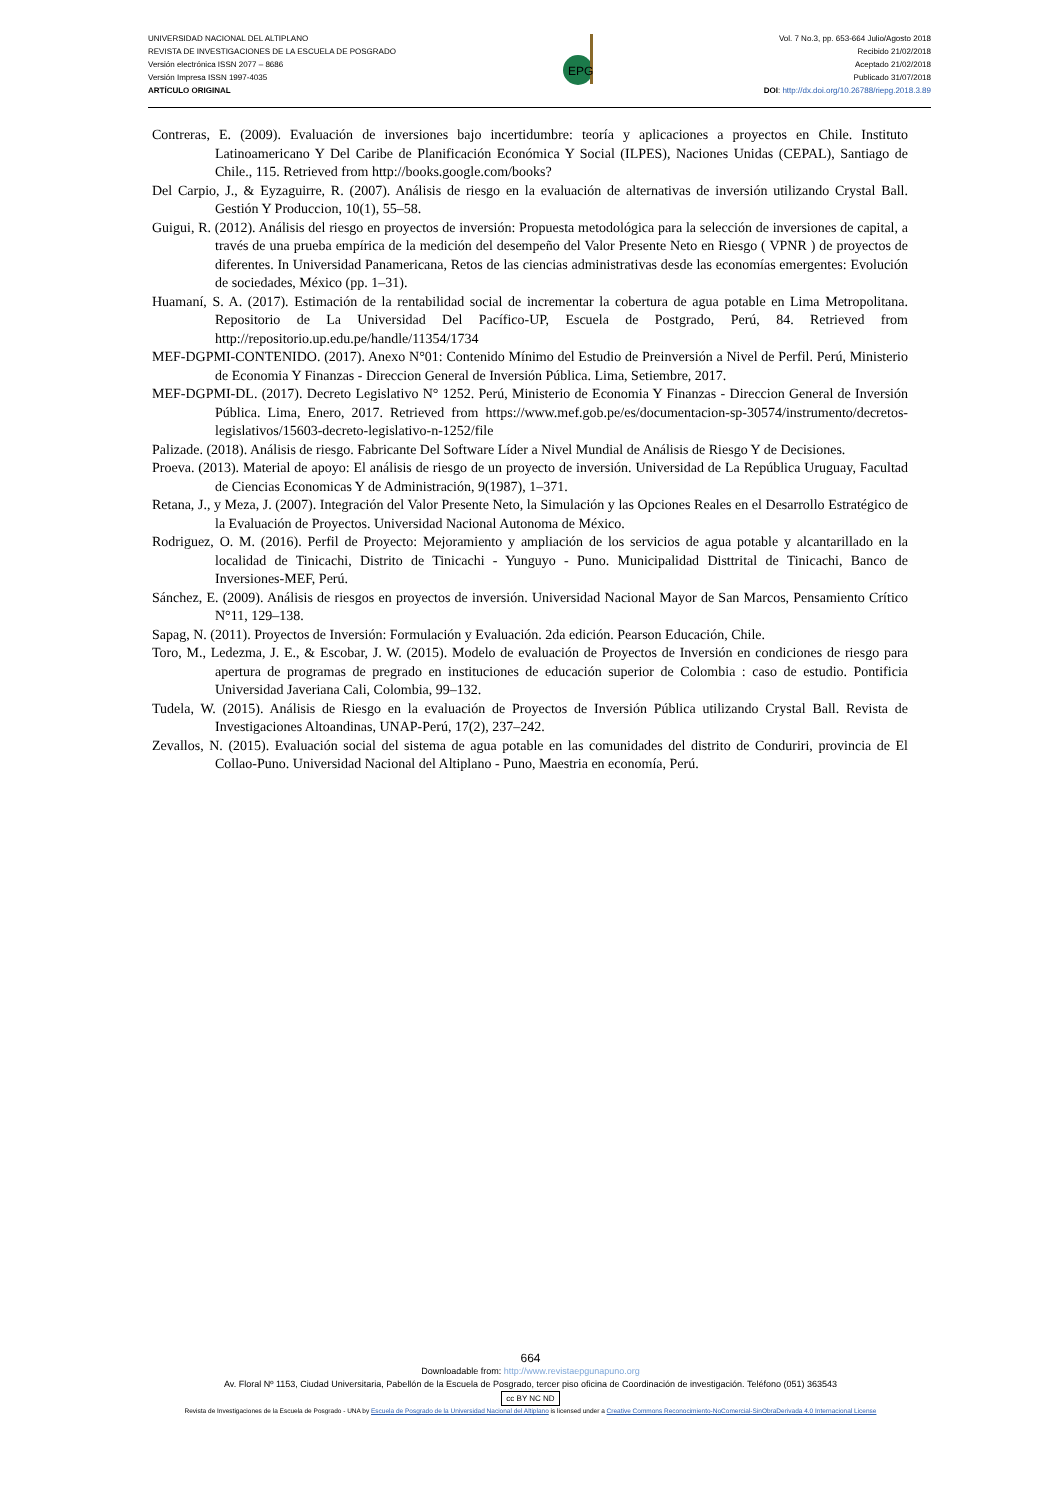UNIVERSIDAD NACIONAL DEL ALTIPLANO
REVISTA DE INVESTIGACIONES DE LA ESCUELA DE POSGRADO
Versión electrónica ISSN 2077 – 8686
Versión Impresa ISSN 1997-4035
ARTÍCULO ORIGINAL
EPG
Vol. 7 No.3, pp. 653-664 Julio/Agosto 2018
Recibido 21/02/2018
Aceptado 21/02/2018
Publicado 31/07/2018
DOI: http://dx.doi.org/10.26788/riepg.2018.3.89
Contreras, E. (2009). Evaluación de inversiones bajo incertidumbre: teoría y aplicaciones a proyectos en Chile. Instituto Latinoamericano Y Del Caribe de Planificación Económica Y Social (ILPES), Naciones Unidas (CEPAL), Santiago de Chile., 115. Retrieved from http://books.google.com/books?
Del Carpio, J., & Eyzaguirre, R. (2007). Análisis de riesgo en la evaluación de alternativas de inversión utilizando Crystal Ball. Gestión Y Produccion, 10(1), 55–58.
Guigui, R. (2012). Análisis del riesgo en proyectos de inversión: Propuesta metodológica para la selección de inversiones de capital, a través de una prueba empírica de la medición del desempeño del Valor Presente Neto en Riesgo ( VPNR ) de proyectos de diferentes. In Universidad Panamericana, Retos de las ciencias administrativas desde las economías emergentes: Evolución de sociedades, México (pp. 1–31).
Huamaní, S. A. (2017). Estimación de la rentabilidad social de incrementar la cobertura de agua potable en Lima Metropolitana. Repositorio de La Universidad Del Pacífico-UP, Escuela de Postgrado, Perú, 84. Retrieved from http://repositorio.up.edu.pe/handle/11354/1734
MEF-DGPMI-CONTENIDO. (2017). Anexo N°01: Contenido Mínimo del Estudio de Preinversión a Nivel de Perfil. Perú, Ministerio de Economia Y Finanzas - Direccion General de Inversión Pública. Lima, Setiembre, 2017.
MEF-DGPMI-DL. (2017). Decreto Legislativo N° 1252. Perú, Ministerio de Economia Y Finanzas - Direccion General de Inversión Pública. Lima, Enero, 2017. Retrieved from https://www.mef.gob.pe/es/documentacion-sp-30574/instrumento/decretos-legislativos/15603-decreto-legislativo-n-1252/file
Palizade. (2018). Análisis de riesgo. Fabricante Del Software Líder a Nivel Mundial de Análisis de Riesgo Y de Decisiones.
Proeva. (2013). Material de apoyo: El análisis de riesgo de un proyecto de inversión. Universidad de La República Uruguay, Facultad de Ciencias Economicas Y de Administración, 9(1987), 1–371.
Retana, J., y Meza, J. (2007). Integración del Valor Presente Neto, la Simulación y las Opciones Reales en el Desarrollo Estratégico de la Evaluación de Proyectos. Universidad Nacional Autonoma de México.
Rodriguez, O. M. (2016). Perfil de Proyecto: Mejoramiento y ampliación de los servicios de agua potable y alcantarillado en la localidad de Tinicachi, Distrito de Tinicachi - Yunguyo - Puno. Municipalidad Disttrital de Tinicachi, Banco de Inversiones-MEF, Perú.
Sánchez, E. (2009). Análisis de riesgos en proyectos de inversión. Universidad Nacional Mayor de San Marcos, Pensamiento Crítico N°11, 129–138.
Sapag, N. (2011). Proyectos de Inversión: Formulación y Evaluación. 2da edición. Pearson Educación, Chile.
Toro, M., Ledezma, J. E., & Escobar, J. W. (2015). Modelo de evaluación de Proyectos de Inversión en condiciones de riesgo para apertura de programas de pregrado en instituciones de educación superior de Colombia : caso de estudio. Pontificia Universidad Javeriana Cali, Colombia, 99–132.
Tudela, W. (2015). Análisis de Riesgo en la evaluación de Proyectos de Inversión Pública utilizando Crystal Ball. Revista de Investigaciones Altoandinas, UNAP-Perú, 17(2), 237–242.
Zevallos, N. (2015). Evaluación social del sistema de agua potable en las comunidades del distrito de Conduriri, provincia de El Collao-Puno. Universidad Nacional del Altiplano - Puno, Maestria en economía, Perú.
664
Downloadable from: http://www.revistaepgunapuno.org
Av. Floral Nº 1153, Ciudad Universitaria, Pabellón de la Escuela de Posgrado, tercer piso oficina de Coordinación de investigación. Teléfono (051) 363543
cc BY NC ND
Revista de Investigaciones de la Escuela de Posgrado - UNA by Escuela de Posgrado de la Universidad Nacional del Altiplano is licensed under a Creative Commons Reconocimiento-NoComercial-SinObraDerivada 4.0 Internacional License